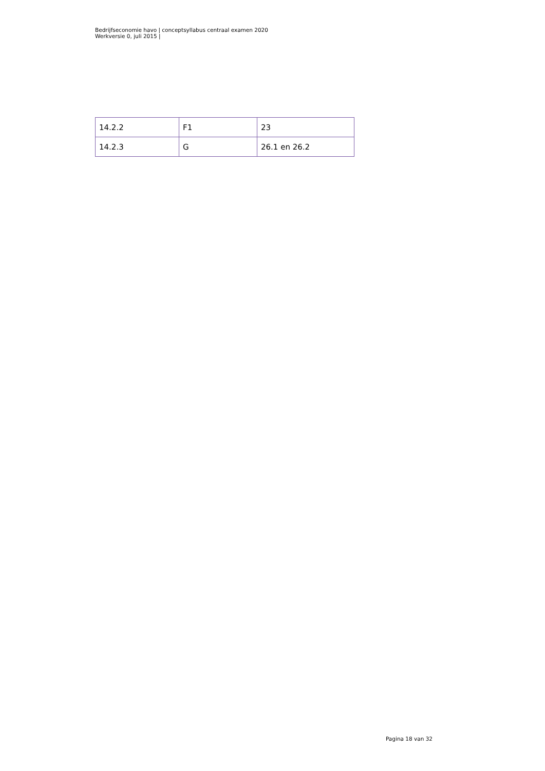Bedrijfseconomie havo | conceptsyllabus centraal examen 2020
Werkversie 0, juli 2015 |
| 14.2.2 | F1 | 23 |
| 14.2.3 | G | 26.1 en 26.2 |
Pagina 18 van 32